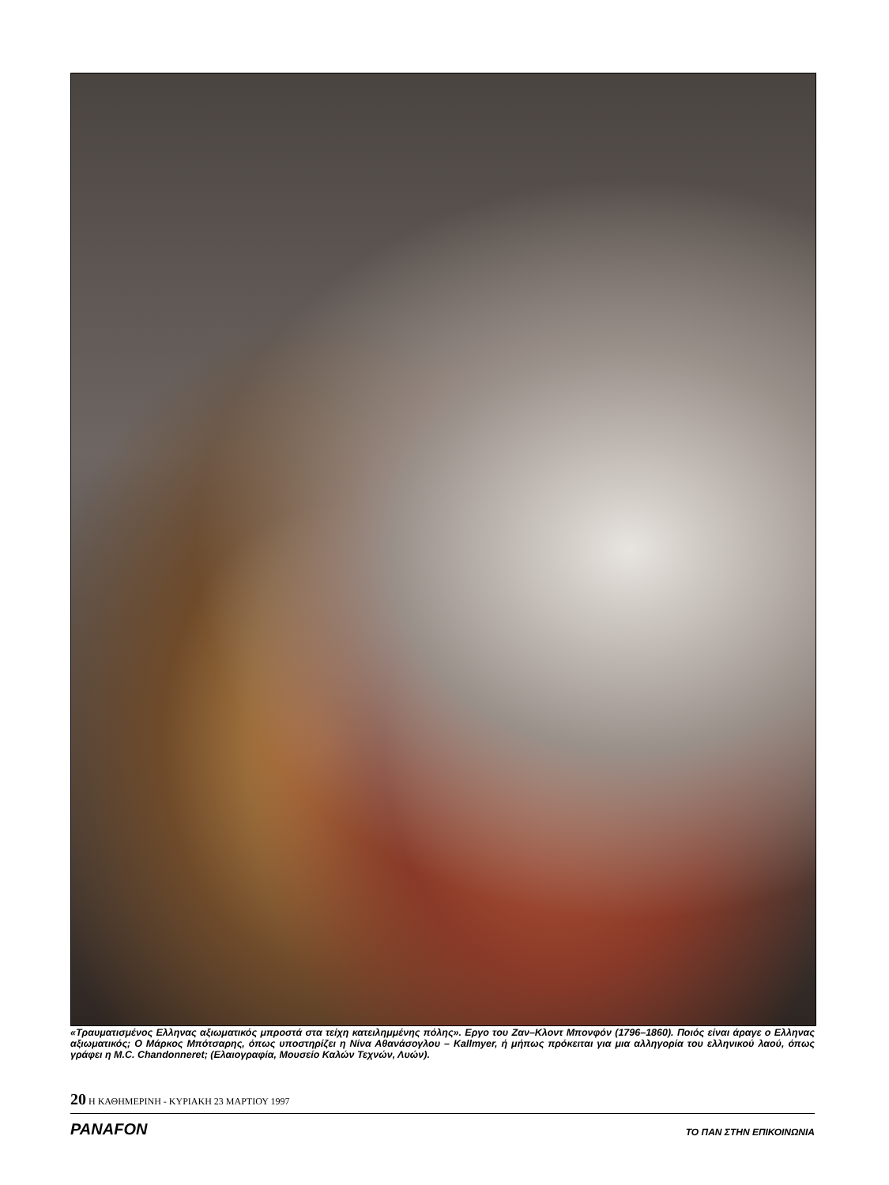«Τραυματισμένος Ελληνας αξιωματικός μπροστά στα τείχη κατειλημμένης πόλης». Εργο του Ζαν–Κλοντ Μπονφόν (1796–1860). Ποιός είναι άραγε ο Ελληνας αξιωματικός; Ο Μάρκος Μπότσαρης, όπως υποστηρίζει η Νίνα Αθανάσογλου – Kallmyer, ή μήπως πρόκειται για μια αλληγορία του ελληνικού λαού, όπως γράφει η M.C. Chandonneret; (Ελαιογραφία, Μουσείο Καλών Τεχνών, Λυών).
20 Η ΚΑΘΗΜΕΡΙΝΗ - ΚΥΡΙΑΚΗ 23 ΜΑΡΤΙΟΥ 1997
PANAFON ΤΟ ΠΑΝ ΣΤΗΝ ΕΠΙΚΟΙΝΩΝΙΑ